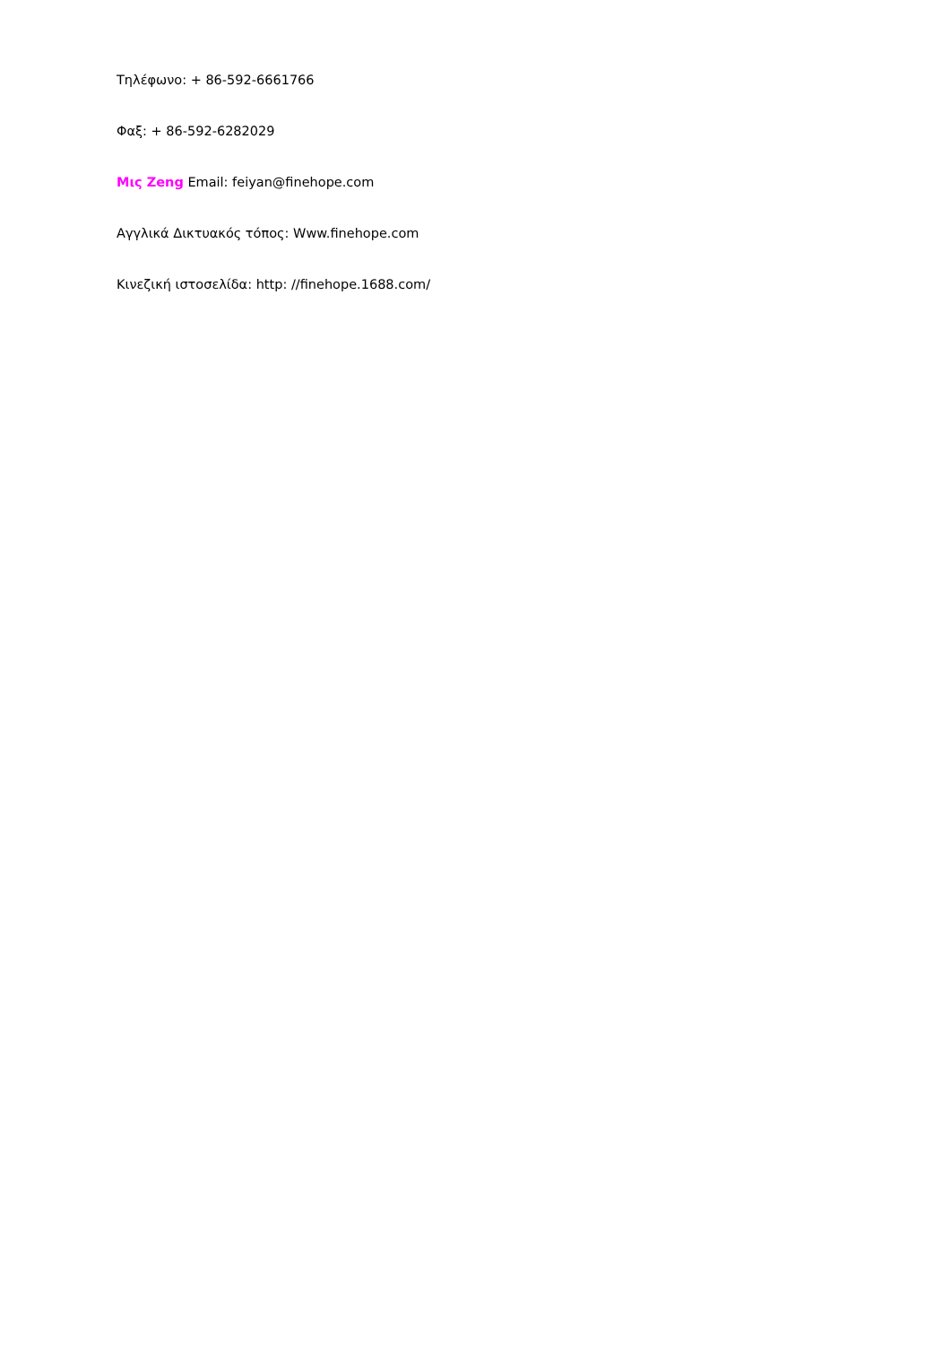Τηλέφωνο: + 86-592-6661766
Φαξ: + 86-592-6282029
Μις Zeng Email: feiyan@finehope.com
Αγγλικά Δικτυακός τόπος: Www.finehope.com
Κινεζική ιστοσελίδα: http: //finehope.1688.com/